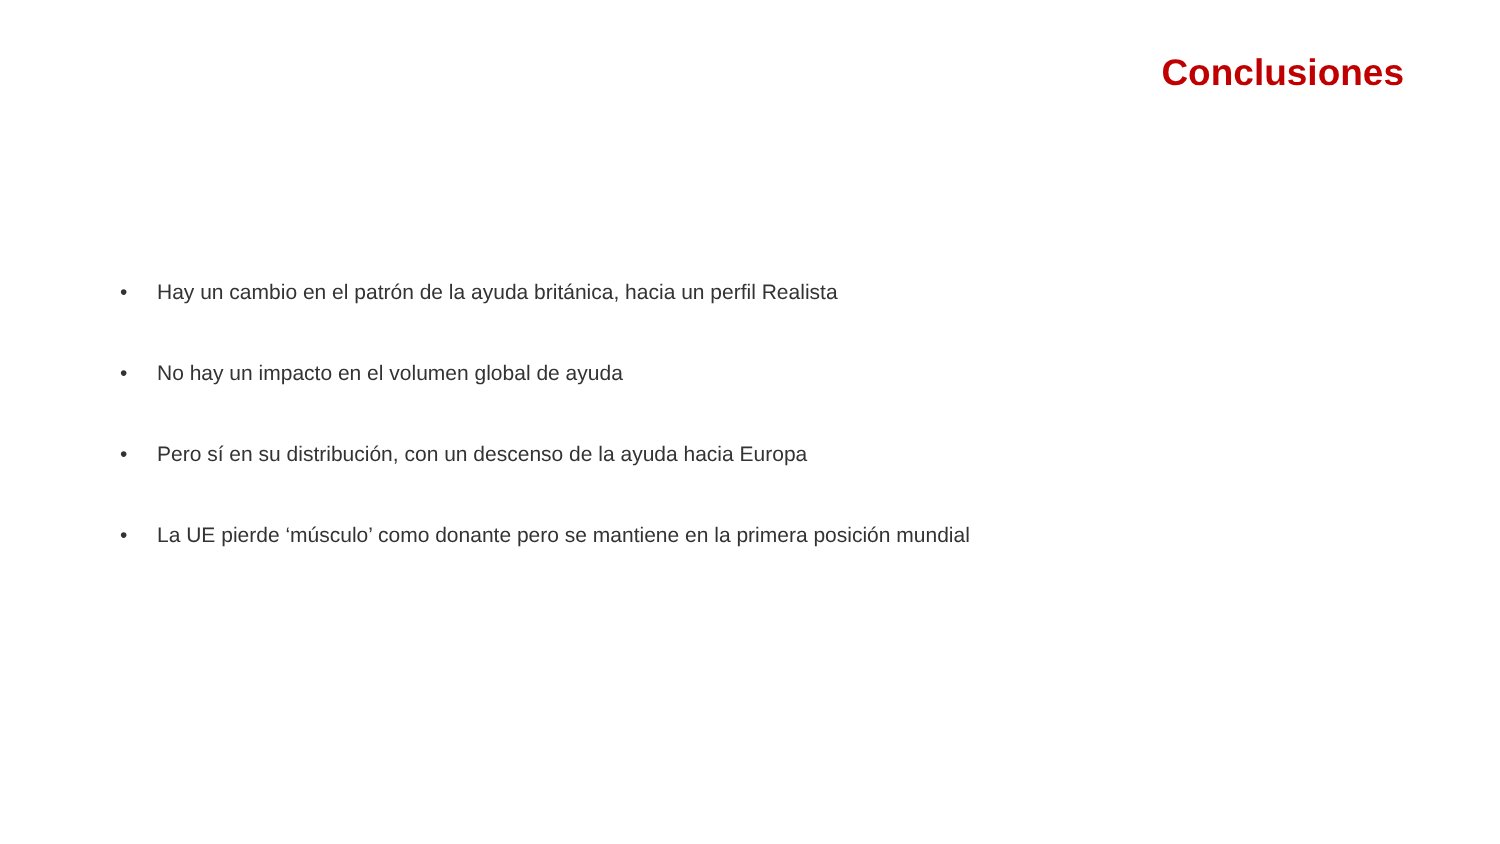Conclusiones
• Hay un cambio en el patrón de la ayuda británica, hacia un perfil Realista
• No hay un impacto en el volumen global de ayuda
• Pero sí en su distribución, con un descenso de la ayuda hacia Europa
• La UE pierde ‘músculo’ como donante pero se mantiene en la primera posición mundial